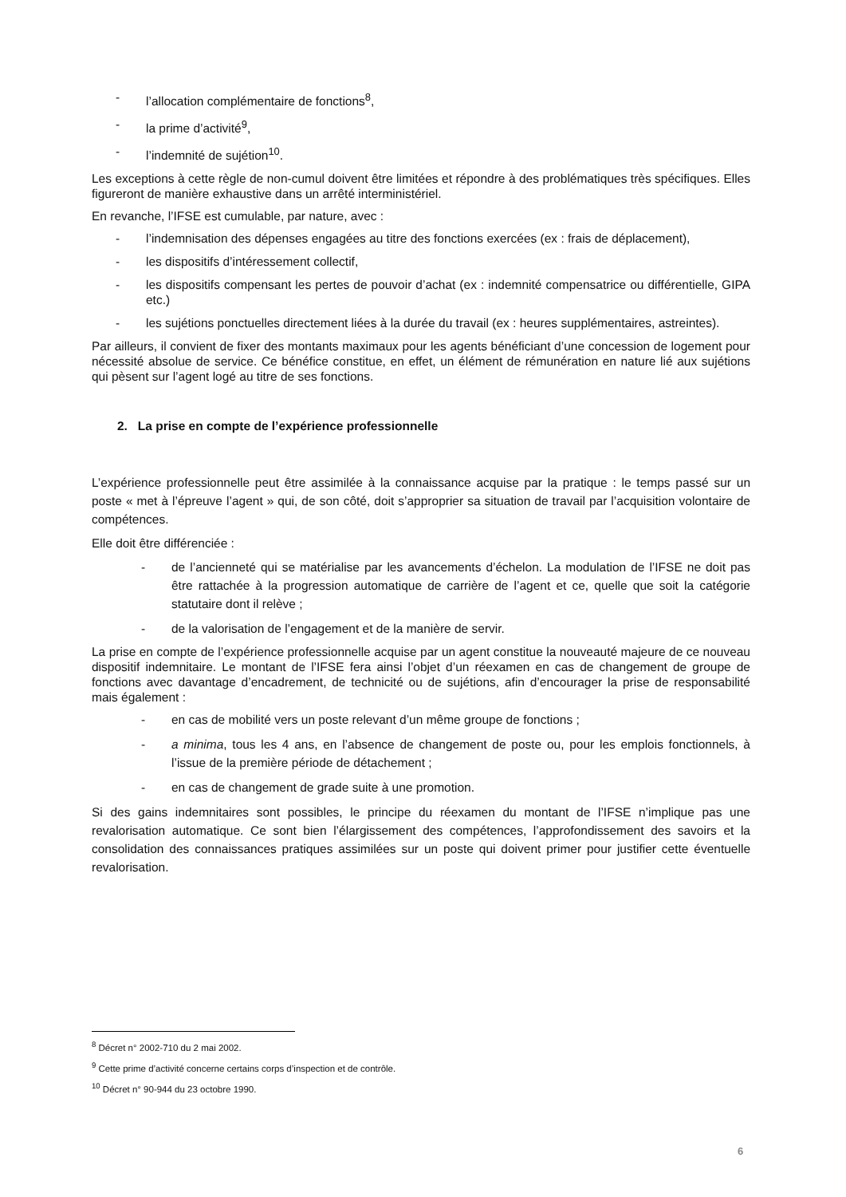- l’allocation complémentaire de fonctions<sup>8</sup>,
- la prime d’activité<sup>9</sup>,
- l’indemnité de sujétion<sup>10</sup>.
Les exceptions à cette règle de non-cumul doivent être limitées et répondre à des problématiques très spécifiques. Elles figureront de manière exhaustive dans un arrêté interministériel.
En revanche, l’IFSE est cumulable, par nature, avec :
- l’indemnisation des dépenses engagées au titre des fonctions exercées (ex : frais de déplacement),
- les dispositifs d’intéressement collectif,
- les dispositifs compensant les pertes de pouvoir d’achat (ex : indemnité compensatrice ou différentielle, GIPA etc.)
- les sujétions ponctuelles directement liées à la durée du travail (ex : heures supplémentaires, astreintes).
Par ailleurs, il convient de fixer des montants maximaux pour les agents bénéficiant d’une concession de logement pour nécessité absolue de service. Ce bénéfice constitue, en effet, un élément de rémunération en nature lié aux sujétions qui pèsent sur l’agent logé au titre de ses fonctions.
2. La prise en compte de l’expérience professionnelle
L’expérience professionnelle peut être assimilée à la connaissance acquise par la pratique : le temps passé sur un poste « met à l’épreuve l’agent » qui, de son côté, doit s’approprier sa situation de travail par l’acquisition volontaire de compétences.
Elle doit être différenciée :
- de l’ancienneté qui se matérialise par les avancements d’échelon. La modulation de l’IFSE ne doit pas être rattachée à la progression automatique de carrière de l’agent et ce, quelle que soit la catégorie statutaire dont il relève ;
- de la valorisation de l’engagement et de la manière de servir.
La prise en compte de l’expérience professionnelle acquise par un agent constitue la nouveauté majeure de ce nouveau dispositif indemnitaire. Le montant de l’IFSE fera ainsi l’objet d’un réexamen en cas de changement de groupe de fonctions avec davantage d’encadrement, de technicité ou de sujétions, afin d’encourager la prise de responsabilité mais également :
- en cas de mobilité vers un poste relevant d’un même groupe de fonctions ;
- a minima, tous les 4 ans, en l’absence de changement de poste ou, pour les emplois fonctionnels, à l’issue de la première période de détachement ;
- en cas de changement de grade suite à une promotion.
Si des gains indemnitaires sont possibles, le principe du réexamen du montant de l’IFSE n’implique pas une revalorisation automatique. Ce sont bien l’élargissement des compétences, l’approfondissement des savoirs et la consolidation des connaissances pratiques assimilées sur un poste qui doivent primer pour justifier cette éventuelle revalorisation.
<sup>8</sup> Décret n° 2002-710 du 2 mai 2002.
<sup>9</sup> Cette prime d’activité concerne certains corps d’inspection et de contrôle.
<sup>10</sup> Décret n° 90-944 du 23 octobre 1990.
6